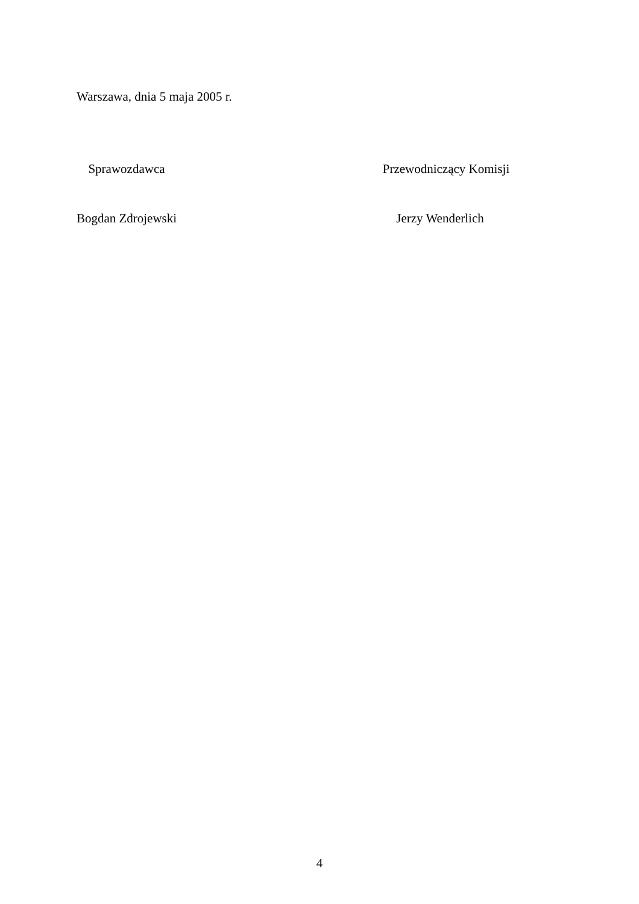Warszawa, dnia 5 maja 2005 r.
Sprawozdawca Przewodniczący Komisji
Bogdan Zdrojewski Jerzy Wenderlich
4